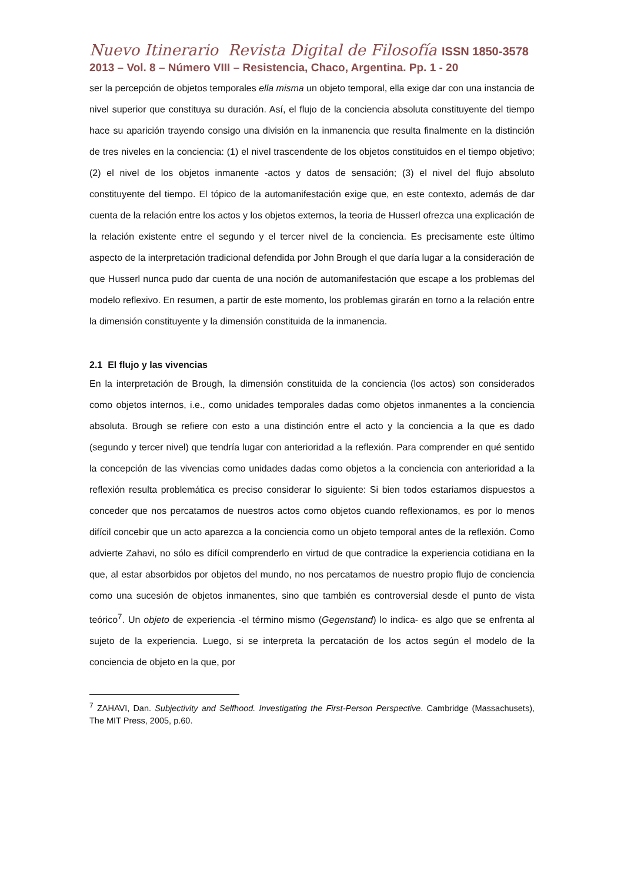Nuevo Itinerario Revista Digital de Filosofía ISSN 1850-3578
2013 – Vol. 8 – Número VIII – Resistencia, Chaco, Argentina. Pp. 1 - 20
ser la percepción de objetos temporales ella misma un objeto temporal, ella exige dar con una instancia de nivel superior que constituya su duración. Así, el flujo de la conciencia absoluta constituyente del tiempo hace su aparición trayendo consigo una división en la inmanencia que resulta finalmente en la distinción de tres niveles en la conciencia: (1) el nivel trascendente de los objetos constituidos en el tiempo objetivo; (2) el nivel de los objetos inmanente -actos y datos de sensación; (3) el nivel del flujo absoluto constituyente del tiempo. El tópico de la automanifestación exige que, en este contexto, además de dar cuenta de la relación entre los actos y los objetos externos, la teoria de Husserl ofrezca una explicación de la relación existente entre el segundo y el tercer nivel de la conciencia. Es precisamente este último aspecto de la interpretación tradicional defendida por John Brough el que daría lugar a la consideración de que Husserl nunca pudo dar cuenta de una noción de automanifestación que escape a los problemas del modelo reflexivo. En resumen, a partir de este momento, los problemas girarán en torno a la relación entre la dimensión constituyente y la dimensión constituida de la inmanencia.
2.1 El flujo y las vivencias
En la interpretación de Brough, la dimensión constituida de la conciencia (los actos) son considerados como objetos internos, i.e., como unidades temporales dadas como objetos inmanentes a la conciencia absoluta. Brough se refiere con esto a una distinción entre el acto y la conciencia a la que es dado (segundo y tercer nivel) que tendría lugar con anterioridad a la reflexión. Para comprender en qué sentido la concepción de las vivencias como unidades dadas como objetos a la conciencia con anterioridad a la reflexión resulta problemática es preciso considerar lo siguiente: Si bien todos estariamos dispuestos a conceder que nos percatamos de nuestros actos como objetos cuando reflexionamos, es por lo menos difícil concebir que un acto aparezca a la conciencia como un objeto temporal antes de la reflexión. Como advierte Zahavi, no sólo es difícil comprenderlo en virtud de que contradice la experiencia cotidiana en la que, al estar absorbidos por objetos del mundo, no nos percatamos de nuestro propio flujo de conciencia como una sucesión de objetos inmanentes, sino que también es controversial desde el punto de vista teórico<sup>7</sup>. Un objeto de experiencia -el término mismo (Gegenstand) lo indica- es algo que se enfrenta al sujeto de la experiencia. Luego, si se interpreta la percatación de los actos según el modelo de la conciencia de objeto en la que, por
<sup>7</sup> ZAHAVI, Dan. Subjectivity and Selfhood. Investigating the First-Person Perspective. Cambridge (Massachusets), The MIT Press, 2005, p.60.